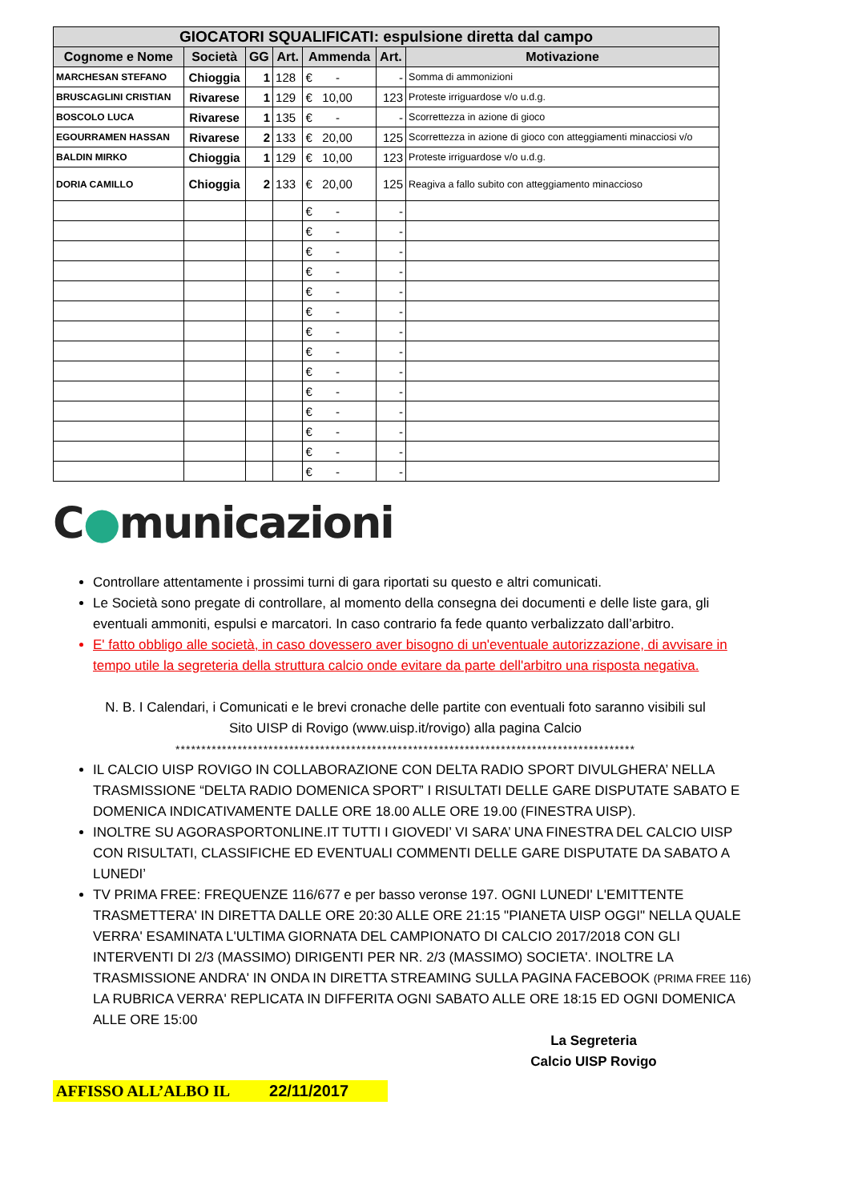| GIOCATORI SQUALIFICATI: espulsione diretta dal campo | | | | | | |
| --- | --- | --- | --- | --- | --- | --- |
| Cognome e Nome | Società | GG | Art. | Ammenda | Art. | Motivazione |
| MARCHESAN STEFANO | Chioggia | 1 | 128 | € - | - | Somma di ammonizioni |
| BRUSCAGLINI CRISTIAN | Rivarese | 1 | 129 | € 10,00 | 123 | Proteste irriguardose v/o u.d.g. |
| BOSCOLO LUCA | Rivarese | 1 | 135 | € - | - | Scorrettezza in azione di gioco |
| EGOURRAMEN HASSAN | Rivarese | 2 | 133 | € 20,00 | 125 | Scorrettezza in azione di gioco con atteggiamenti minacciosi v/o |
| BALDIN MIRKO | Chioggia | 1 | 129 | € 10,00 | 123 | Proteste irriguardose v/o u.d.g. |
| DORIA CAMILLO | Chioggia | 2 | 133 | € 20,00 | 125 | Reagiva a fallo subito con atteggiamento minaccioso |
| | | | | € - | - | |
| | | | | € - | - | |
| | | | | € - | - | |
| | | | | € - | - | |
| | | | | € - | - | |
| | | | | € - | - | |
| | | | | € - | - | |
| | | | | € - | - | |
| | | | | € - | - | |
| | | | | € - | - | |
| | | | | € - | - | |
| | | | | € - | - | |
| | | | | € - | - | |
| | | | | € - | - | |
C●municazioni
Controllare attentamente i prossimi turni di gara riportati su questo e altri comunicati.
Le Società sono pregate di controllare, al momento della consegna dei documenti e delle liste gara, gli eventuali ammoniti, espulsi e marcatori. In caso contrario fa fede quanto verbalizzato dall’arbitro.
E' fatto obbligo alle società, in caso dovessero aver bisogno di un'eventuale autorizzazione, di avvisare in tempo utile la segreteria della struttura calcio onde evitare da parte dell'arbitro una risposta negativa.
N. B. I Calendari, i Comunicati e le brevi cronache delle partite con eventuali foto saranno visibili sul
Sito UISP di Rovigo (www.uisp.it/rovigo) alla pagina Calcio
*****************************************************************************************
IL CALCIO UISP ROVIGO IN COLLABORAZIONE CON DELTA RADIO SPORT DIVULGHERA’ NELLA TRASMISSIONE “DELTA RADIO DOMENICA SPORT” I RISULTATI DELLE GARE DISPUTATE SABATO E DOMENICA INDICATIVAMENTE DALLE ORE 18.00 ALLE ORE 19.00 (FINESTRA UISP).
INOLTRE SU AGORASPORTONLINE.IT TUTTI I GIOVEDI’ VI SARA’ UNA FINESTRA DEL CALCIO UISP CON RISULTATI, CLASSIFICHE ED EVENTUALI COMMENTI DELLE GARE DISPUTATE DA SABATO A LUNEDI’
TV PRIMA FREE: FREQUENZE 116/677 e per basso veronse 197. OGNI LUNEDI' L'EMITTENTE TRASMETTERA' IN DIRETTA DALLE ORE 20:30 ALLE ORE 21:15 "PIANETA UISP OGGI" NELLA QUALE VERRA' ESAMINATA L'ULTIMA GIORNATA DEL CAMPIONATO DI CALCIO 2017/2018 CON GLI INTERVENTI DI 2/3 (MASSIMO) DIRIGENTI PER NR. 2/3 (MASSIMO) SOCIETA'. INOLTRE LA TRASMISSIONE ANDRA' IN ONDA IN DIRETTA STREAMING SULLA PAGINA FACEBOOK (PRIMA FREE 116) LA RUBRICA VERRA' REPLICATA IN DIFFERITA OGNI SABATO ALLE ORE 18:15 ED OGNI DOMENICA ALLE ORE 15:00
La Segreteria
Calcio UISP Rovigo
AFFISSO ALL’ALBO IL 22/11/2017